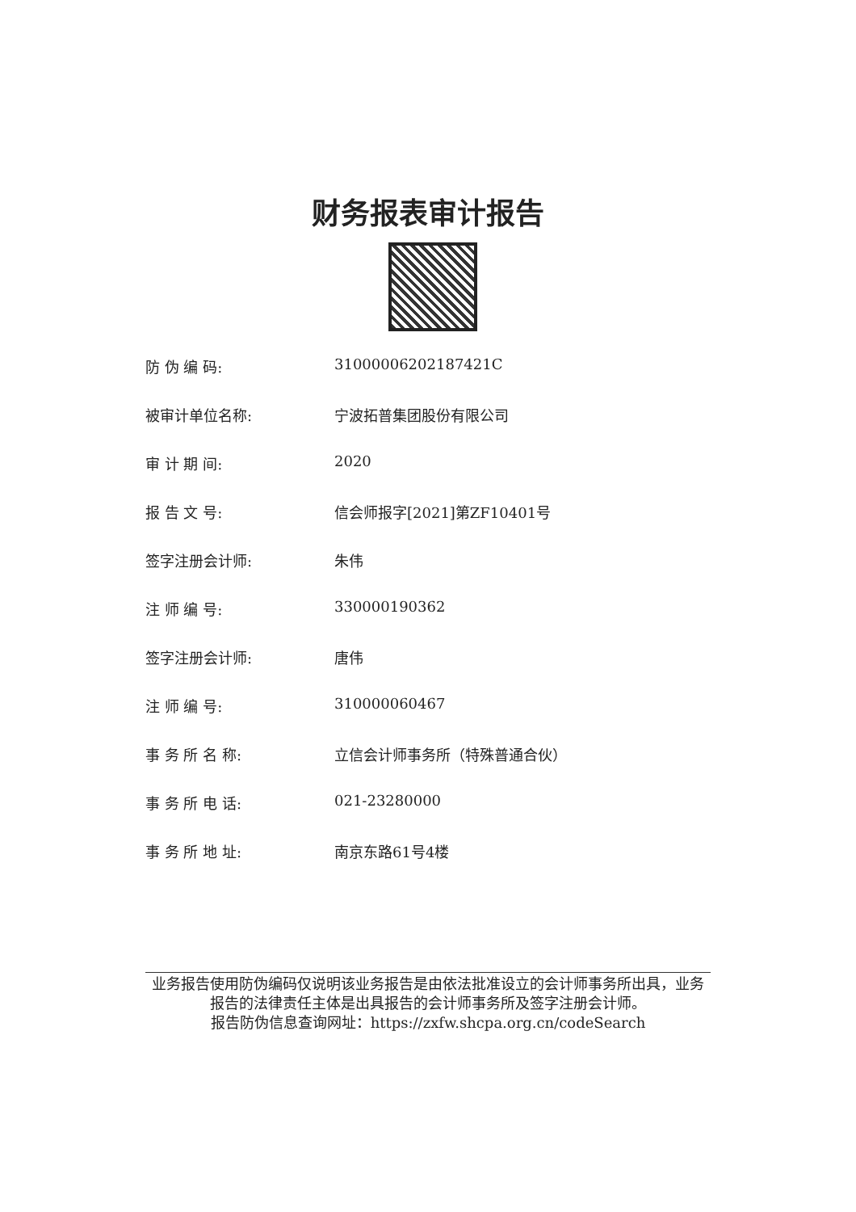财务报表审计报告
防 伪 编 码: 31000006202187421C
被审计单位名称: 宁波拓普集团股份有限公司
审 计 期 间: 2020
报 告 文 号: 信会师报字[2021]第ZF10401号
签字注册会计师: 朱伟
注 师 编 号: 330000190362
签字注册会计师: 唐伟
注 师 编 号: 310000060467
事 务 所 名 称: 立信会计师事务所（特殊普通合伙）
事 务 所 电 话: 021-23280000
事 务 所 地 址: 南京东路61号4楼
业务报告使用防伪编码仅说明该业务报告是由依法批准设立的会计师事务所出具，业务报告的法律责任主体是出具报告的会计师事务所及签字注册会计师。
报告防伪信息查询网址：https://zxfw.shcpa.org.cn/codeSearch